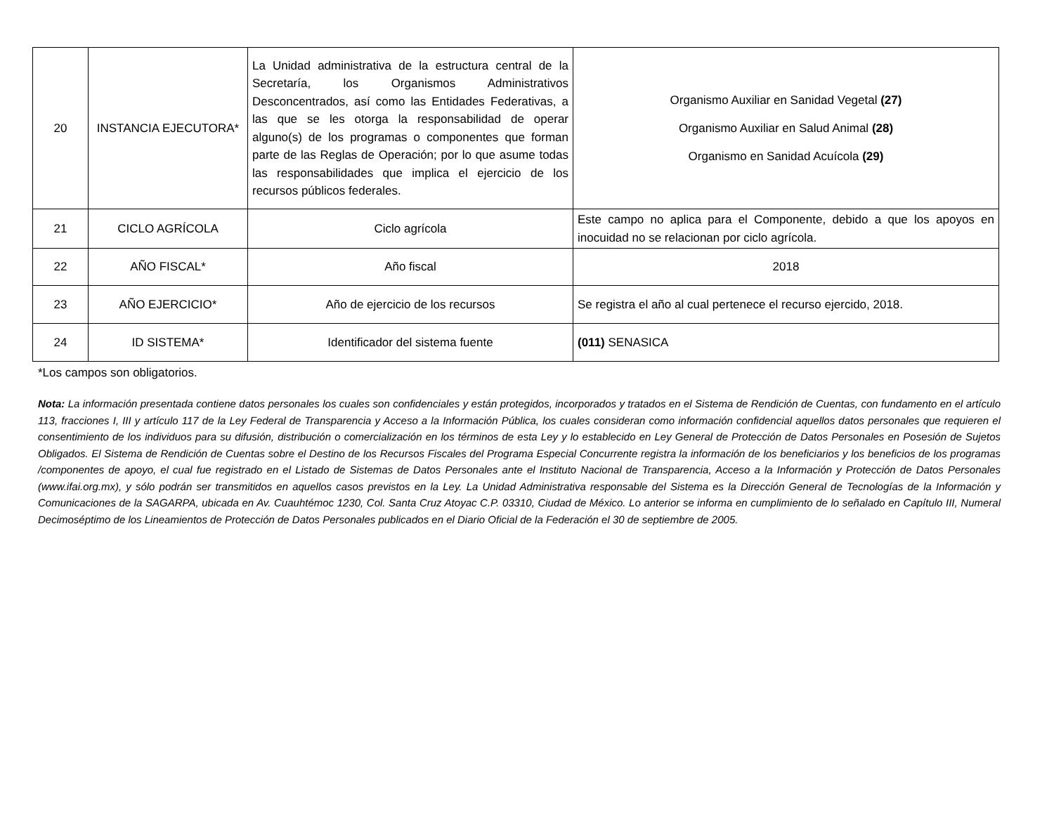| 20 | INSTANCIA EJECUTORA* | La Unidad administrativa de la estructura central de la Secretaría, los Organismos Administrativos Desconcentrados, así como las Entidades Federativas, a las que se les otorga la responsabilidad de operar alguno(s) de los programas o componentes que forman parte de las Reglas de Operación; por lo que asume todas las responsabilidades que implica el ejercicio de los recursos públicos federales. | Organismo Auxiliar en Sanidad Vegetal (27) Organismo Auxiliar en Salud Animal (28) Organismo en Sanidad Acuícola (29) |
| 21 | CICLO AGRÍCOLA | Ciclo agrícola | Este campo no aplica para el Componente, debido a que los apoyos en inocuidad no se relacionan por ciclo agrícola. |
| 22 | AÑO FISCAL* | Año fiscal | 2018 |
| 23 | AÑO EJERCICIO* | Año de ejercicio de los recursos | Se registra el año al cual pertenece el recurso ejercido, 2018. |
| 24 | ID SISTEMA* | Identificador del sistema fuente | (011) SENASICA |
*Los campos son obligatorios.
Nota: La información presentada contiene datos personales los cuales son confidenciales y están protegidos, incorporados y tratados en el Sistema de Rendición de Cuentas, con fundamento en el artículo 113, fracciones I, III y artículo 117 de la Ley Federal de Transparencia y Acceso a la Información Pública, los cuales consideran como información confidencial aquellos datos personales que requieren el consentimiento de los individuos para su difusión, distribución o comercialización en los términos de esta Ley y lo establecido en Ley General de Protección de Datos Personales en Posesión de Sujetos Obligados. El Sistema de Rendición de Cuentas sobre el Destino de los Recursos Fiscales del Programa Especial Concurrente registra la información de los beneficiarios y los beneficios de los programas /componentes de apoyo, el cual fue registrado en el Listado de Sistemas de Datos Personales ante el Instituto Nacional de Transparencia, Acceso a la Información y Protección de Datos Personales (www.ifai.org.mx), y sólo podrán ser transmitidos en aquellos casos previstos en la Ley. La Unidad Administrativa responsable del Sistema es la Dirección General de Tecnologías de la Información y Comunicaciones de la SAGARPA, ubicada en Av. Cuauhtémoc 1230, Col. Santa Cruz Atoyac C.P. 03310, Ciudad de México. Lo anterior se informa en cumplimiento de lo señalado en Capítulo III, Numeral Decimoséptimo de los Lineamientos de Protección de Datos Personales publicados en el Diario Oficial de la Federación el 30 de septiembre de 2005.